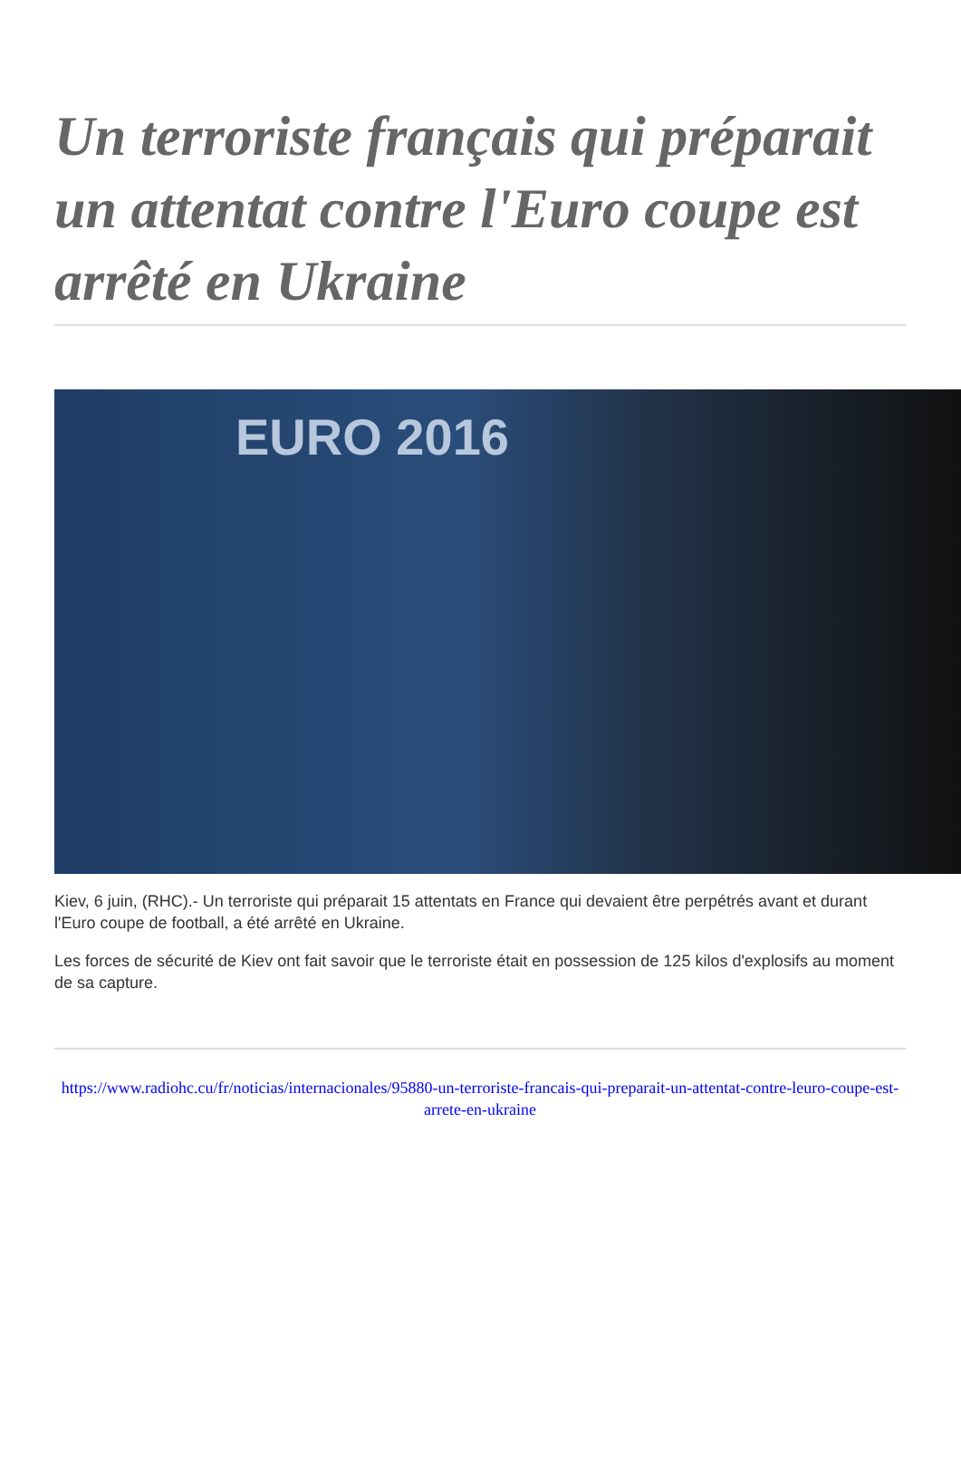Un terroriste français qui préparait un attentat contre l'Euro coupe est arrêté en Ukraine
EURO 2016
Kiev, 6 juin, (RHC).- Un terroriste qui préparait 15 attentats en France qui devaient être perpétrés avant et durant l'Euro coupe de football, a été arrêté en Ukraine.
Les forces de sécurité de Kiev ont fait savoir que le terroriste était en possession de 125 kilos d'explosifs au moment de sa capture.
https://www.radiohc.cu/fr/noticias/internacionales/95880-un-terroriste-francais-qui-preparait-un-attentat-contre-leuro-coupe-est-arrete-en-ukraine